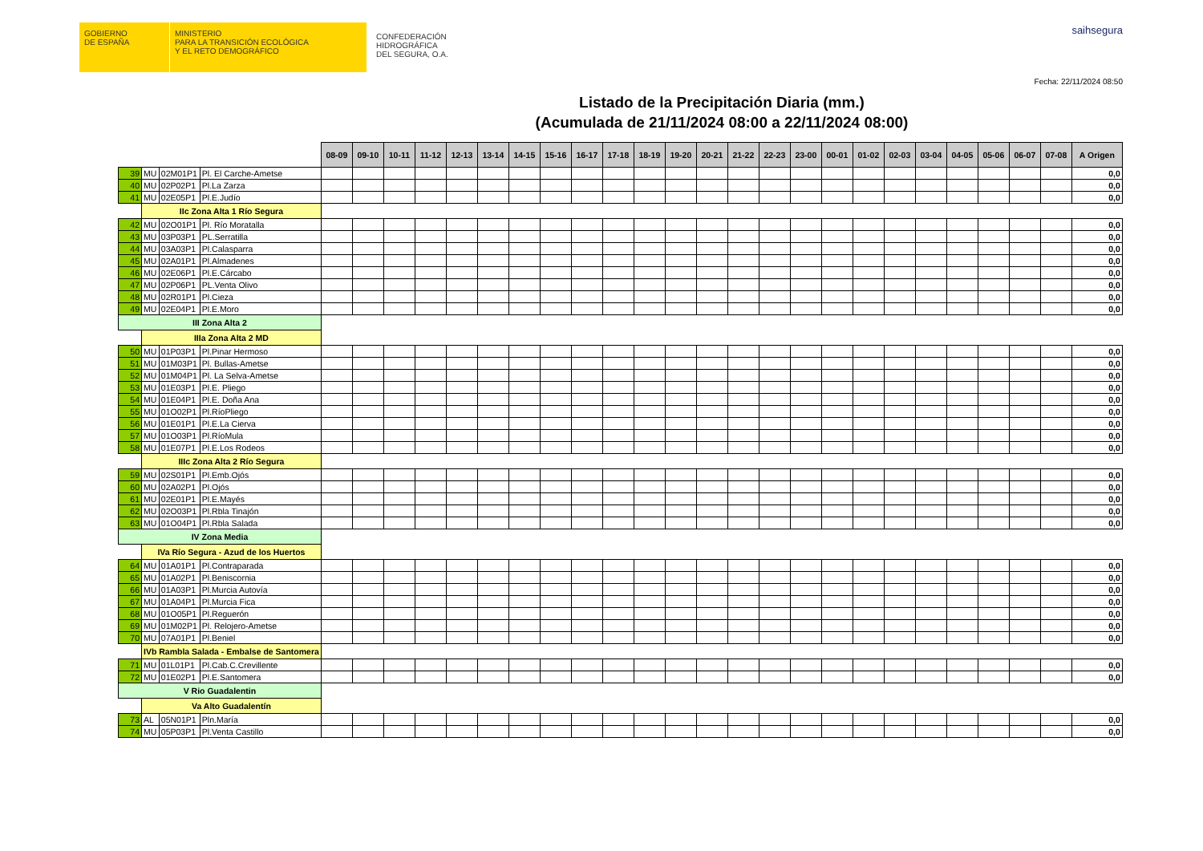GOBIERNO
DE ESPAÑA
MINISTERIO
PARA LA TRANSICIÓN ECOLÓGICA
Y EL RETO DEMOGRÁFICO
CONFEDERACIÓN
HIDROGRÁFICA
DEL SEGURA, O.A.
saihsegura
Fecha: 22/11/2024 08:50
Listado de la Precipitación Diaria (mm.)
(Acumulada de 21/11/2024 08:00 a 22/11/2024 08:00)
| | | | | 08-09 | 09-10 | 10-11 | 11-12 | 12-13 | 13-14 | 14-15 | 15-16 | 16-17 | 17-18 | 18-19 | 19-20 | 20-21 | 21-22 | 22-23 | 23-00 | 00-01 | 01-02 | 02-03 | 03-04 | 04-05 | 05-06 | 06-07 | 07-08 | A Origen |
| 39 | MU | 02M01P1 | Pl. El Carche-Ametse | | | | | | | | | | | | | | | | | | | | | | | | | 0,0 |
| 40 | MU | 02P02P1 | Pl.La Zarza | | | | | | | | | | | | | | | | | | | | | | | | | 0,0 |
| 41 | MU | 02E05P1 | Pl.E.Judío | | | | | | | | | | | | | | | | | | | | | | | | | 0,0 |
| | IIc Zona Alta 1 Río Segura | | | | | | | | | | | | | | | | | | | | | | | | | | | |
| 42 | MU | 02O01P1 | Pl. Río Moratalla | | | | | | | | | | | | | | | | | | | | | | | | | 0,0 |
| 43 | MU | 03P03P1 | PL.Serratilla | | | | | | | | | | | | | | | | | | | | | | | | | 0,0 |
| 44 | MU | 03A03P1 | Pl.Calasparra | | | | | | | | | | | | | | | | | | | | | | | | | 0,0 |
| 45 | MU | 02A01P1 | Pl.Almadenes | | | | | | | | | | | | | | | | | | | | | | | | | 0,0 |
| 46 | MU | 02E06P1 | Pl.E.Cárcabo | | | | | | | | | | | | | | | | | | | | | | | | | 0,0 |
| 47 | MU | 02P06P1 | PL.Venta Olivo | | | | | | | | | | | | | | | | | | | | | | | | | 0,0 |
| 48 | MU | 02R01P1 | Pl.Cieza | | | | | | | | | | | | | | | | | | | | | | | | | 0,0 |
| 49 | MU | 02E04P1 | Pl.E.Moro | | | | | | | | | | | | | | | | | | | | | | | | | 0,0 |
| III Zona Alta 2 | | | | | | | | | | | | | | | | | | | | | | | | | | | | |
| | IIIa Zona Alta 2 MD | | | | | | | | | | | | | | | | | | | | | | | | | | | |
| 50 | MU | 01P03P1 | Pl.Pinar Hermoso | | | | | | | | | | | | | | | | | | | | | | | | | 0,0 |
| 51 | MU | 01M03P1 | Pl. Bullas-Ametse | | | | | | | | | | | | | | | | | | | | | | | | | 0,0 |
| 52 | MU | 01M04P1 | Pl. La Selva-Ametse | | | | | | | | | | | | | | | | | | | | | | | | | 0,0 |
| 53 | MU | 01E03P1 | Pl.E. Pliego | | | | | | | | | | | | | | | | | | | | | | | | | 0,0 |
| 54 | MU | 01E04P1 | Pl.E. Doña Ana | | | | | | | | | | | | | | | | | | | | | | | | | 0,0 |
| 55 | MU | 01O02P1 | Pl.RíoPliego | | | | | | | | | | | | | | | | | | | | | | | | | 0,0 |
| 56 | MU | 01E01P1 | Pl.E.La Cierva | | | | | | | | | | | | | | | | | | | | | | | | | 0,0 |
| 57 | MU | 01O03P1 | Pl.RíoMula | | | | | | | | | | | | | | | | | | | | | | | | | 0,0 |
| 58 | MU | 01E07P1 | Pl.E.Los Rodeos | | | | | | | | | | | | | | | | | | | | | | | | | 0,0 |
| | IIIc Zona Alta 2 Río Segura | | | | | | | | | | | | | | | | | | | | | | | | | | | |
| 59 | MU | 02S01P1 | Pl.Emb.Ojós | | | | | | | | | | | | | | | | | | | | | | | | | 0,0 |
| 60 | MU | 02A02P1 | Pl.Ojós | | | | | | | | | | | | | | | | | | | | | | | | | 0,0 |
| 61 | MU | 02E01P1 | Pl.E.Mayés | | | | | | | | | | | | | | | | | | | | | | | | | 0,0 |
| 62 | MU | 02O03P1 | Pl.Rbla Tinajón | | | | | | | | | | | | | | | | | | | | | | | | | 0,0 |
| 63 | MU | 01O04P1 | Pl.Rbla Salada | | | | | | | | | | | | | | | | | | | | | | | | | 0,0 |
| IV Zona Media | | | | | | | | | | | | | | | | | | | | | | | | | | | | |
| | IVa Río Segura - Azud de los Huertos | | | | | | | | | | | | | | | | | | | | | | | | | | | |
| 64 | MU | 01A01P1 | Pl.Contraparada | | | | | | | | | | | | | | | | | | | | | | | | | 0,0 |
| 65 | MU | 01A02P1 | Pl.Beniscornia | | | | | | | | | | | | | | | | | | | | | | | | | 0,0 |
| 66 | MU | 01A03P1 | Pl.Murcia Autovía | | | | | | | | | | | | | | | | | | | | | | | | | 0,0 |
| 67 | MU | 01A04P1 | Pl.Murcia Fica | | | | | | | | | | | | | | | | | | | | | | | | | 0,0 |
| 68 | MU | 01O05P1 | Pl.Reguerón | | | | | | | | | | | | | | | | | | | | | | | | | 0,0 |
| 69 | MU | 01M02P1 | Pl. Relojero-Ametse | | | | | | | | | | | | | | | | | | | | | | | | | 0,0 |
| 70 | MU | 07A01P1 | Pl.Beniel | | | | | | | | | | | | | | | | | | | | | | | | | 0,0 |
| | IVb Rambla Salada - Embalse de Santomera | | | | | | | | | | | | | | | | | | | | | | | | | | | |
| 71 | MU | 01L01P1 | Pl.Cab.C.Crevillente | | | | | | | | | | | | | | | | | | | | | | | | | 0,0 |
| 72 | MU | 01E02P1 | Pl.E.Santomera | | | | | | | | | | | | | | | | | | | | | | | | | 0,0 |
| V Rio Guadalentin | | | | | | | | | | | | | | | | | | | | | | | | | | | | |
| | Va Alto Guadalentín | | | | | | | | | | | | | | | | | | | | | | | | | | | |
| 73 | AL | 05N01P1 | Pln.María | | | | | | | | | | | | | | | | | | | | | | | | | 0,0 |
| 74 | MU | 05P03P1 | Pl.Venta Castillo | | | | | | | | | | | | | | | | | | | | | | | | | 0,0 |